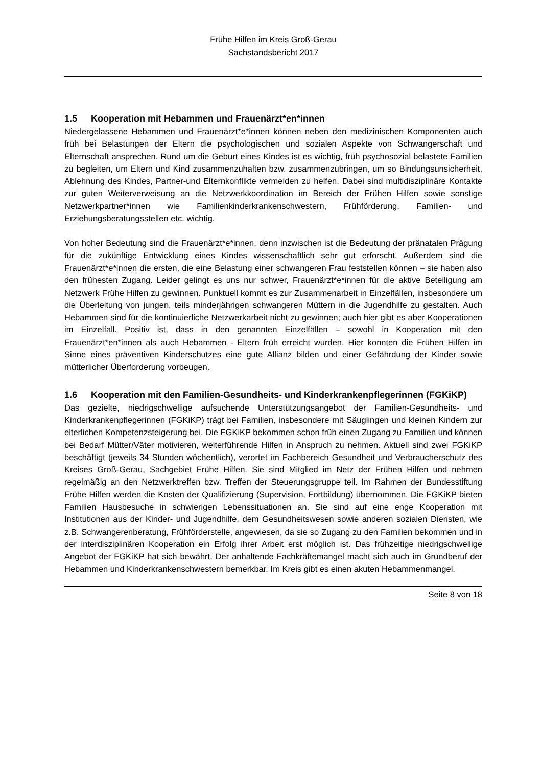Frühe Hilfen im Kreis Groß-Gerau
Sachstandsbericht 2017
1.5 Kooperation mit Hebammen und Frauenärzt*en*innen
Niedergelassene Hebammen und Frauenärzt*e*innen können neben den medizinischen Komponenten auch früh bei Belastungen der Eltern die psychologischen und sozialen Aspekte von Schwangerschaft und Elternschaft ansprechen. Rund um die Geburt eines Kindes ist es wichtig, früh psychosozial belastete Familien zu begleiten, um Eltern und Kind zusammenzuhalten bzw. zusammenzubringen, um so Bindungsunsicherheit, Ablehnung des Kindes, Partner-und Elternkonflikte vermeiden zu helfen. Dabei sind multidisziplinäre Kontakte zur guten Weiterverweisung an die Netzwerkkoordination im Bereich der Frühen Hilfen sowie sonstige Netzwerkpartner*innen wie Familienkinderkrankenschwestern, Frühförderung, Familien- und Erziehungsberatungsstellen etc. wichtig.
Von hoher Bedeutung sind die Frauenärzt*e*innen, denn inzwischen ist die Bedeutung der pränatalen Prägung für die zukünftige Entwicklung eines Kindes wissenschaftlich sehr gut erforscht. Außerdem sind die Frauenärzt*e*innen die ersten, die eine Belastung einer schwangeren Frau feststellen können – sie haben also den frühesten Zugang. Leider gelingt es uns nur schwer, Frauenärzt*e*innen für die aktive Beteiligung am Netzwerk Frühe Hilfen zu gewinnen. Punktuell kommt es zur Zusammenarbeit in Einzelfällen, insbesondere um die Überleitung von jungen, teils minderjährigen schwangeren Müttern in die Jugendhilfe zu gestalten. Auch Hebammen sind für die kontinuierliche Netzwerkarbeit nicht zu gewinnen; auch hier gibt es aber Kooperationen im Einzelfall. Positiv ist, dass in den genannten Einzelfällen – sowohl in Kooperation mit den Frauenärzt*en*innen als auch Hebammen - Eltern früh erreicht wurden. Hier konnten die Frühen Hilfen im Sinne eines präventiven Kinderschutzes eine gute Allianz bilden und einer Gefährdung der Kinder sowie mütterlicher Überforderung vorbeugen.
1.6 Kooperation mit den Familien-Gesundheits- und Kinderkrankenpflegerinnen (FGKiKP)
Das gezielte, niedrigschwellige aufsuchende Unterstützungsangebot der Familien-Gesundheits- und Kinderkrankenpflegerinnen (FGKiKP) trägt bei Familien, insbesondere mit Säuglingen und kleinen Kindern zur elterlichen Kompetenzsteigerung bei. Die FGKiKP bekommen schon früh einen Zugang zu Familien und können bei Bedarf Mütter/Väter motivieren, weiterführende Hilfen in Anspruch zu nehmen. Aktuell sind zwei FGKiKP beschäftigt (jeweils 34 Stunden wöchentlich), verortet im Fachbereich Gesundheit und Verbraucherschutz des Kreises Groß-Gerau, Sachgebiet Frühe Hilfen. Sie sind Mitglied im Netz der Frühen Hilfen und nehmen regelmäßig an den Netzwerktreffen bzw. Treffen der Steuerungsgruppe teil. Im Rahmen der Bundesstiftung Frühe Hilfen werden die Kosten der Qualifizierung (Supervision, Fortbildung) übernommen. Die FGKiKP bieten Familien Hausbesuche in schwierigen Lebenssituationen an. Sie sind auf eine enge Kooperation mit Institutionen aus der Kinder- und Jugendhilfe, dem Gesundheitswesen sowie anderen sozialen Diensten, wie z.B. Schwangerenberatung, Frühförderstelle, angewiesen, da sie so Zugang zu den Familien bekommen und in der interdisziplinären Kooperation ein Erfolg ihrer Arbeit erst möglich ist. Das frühzeitige niedrigschwellige Angebot der FGKiKP hat sich bewährt. Der anhaltende Fachkräftemangel macht sich auch im Grundberuf der Hebammen und Kinderkrankenschwestern bemerkbar. Im Kreis gibt es einen akuten Hebammenmangel.
Seite 8 von 18